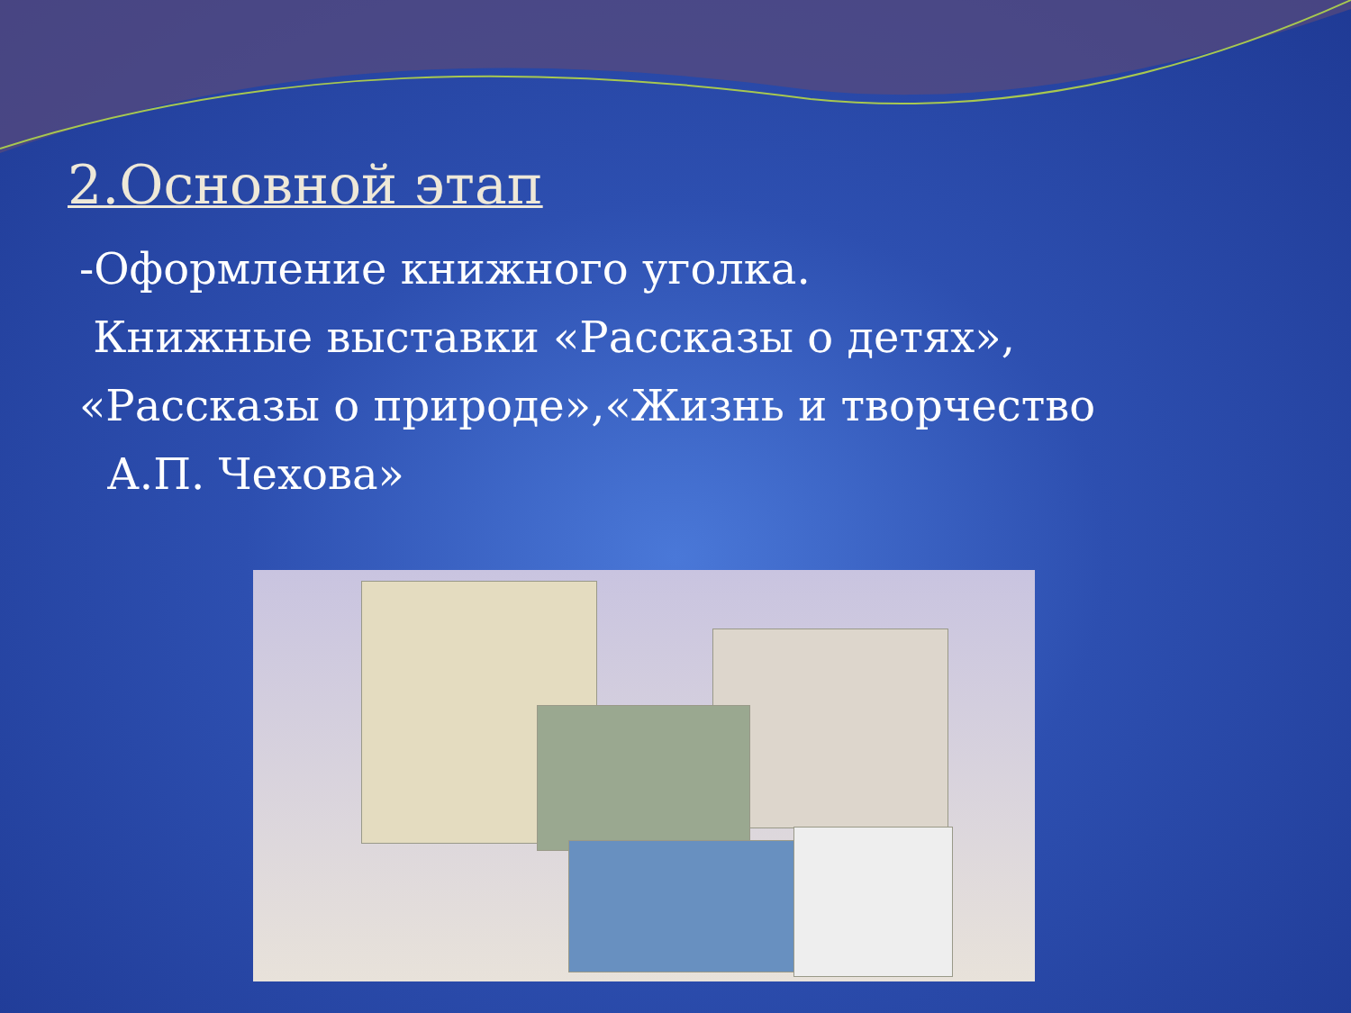2.Основной этап
-Оформление книжного уголка.
Книжные выставки «Рассказы о детях»,
«Рассказы о природе»,«Жизнь и творчество
А.П. Чехова»